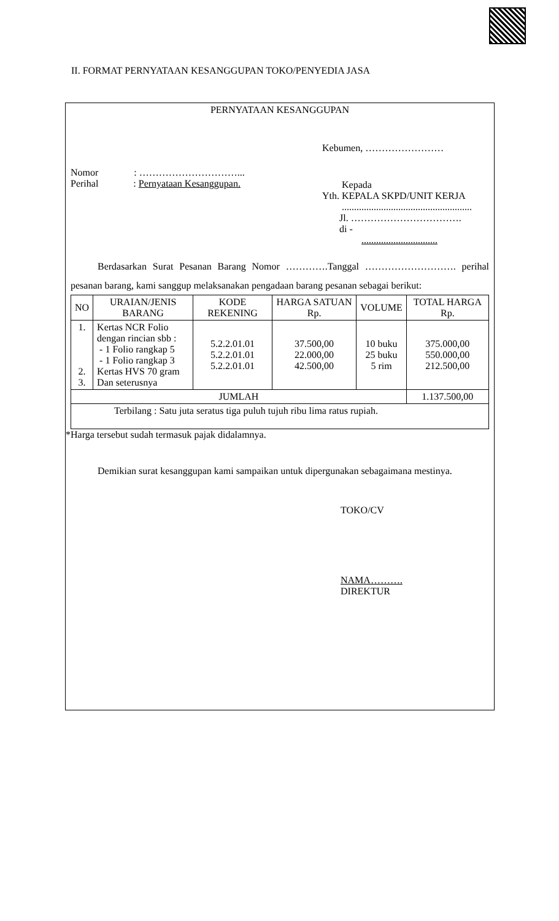II. FORMAT PERNYATAAN KESANGGUPAN TOKO/PENYEDIA JASA
PERNYATAAN KESANGGUPAN
Kebumen, ……………………
Nomor: …………………………...
Perihal: Pernyataan Kesanggupan.
Kepada
Yth. KEPALA SKPD/UNIT KERJA
.....................................................
Jl. …………………………….
di -
...............................
Berdasarkan Surat Pesanan Barang Nomor ………….Tanggal ………………………. perihal pesanan barang, kami sanggup melaksanakan pengadaan barang pesanan sebagai berikut:
| NO | URAIAN/JENIS BARANG | KODE REKENING | HARGA SATUAN Rp. | VOLUME | TOTAL HARGA Rp. |
| --- | --- | --- | --- | --- | --- |
| 1. 2. 3. | Kertas NCR Folio dengan rincian sbb : - 1 Folio rangkap 5 - 1 Folio rangkap 3 Kertas HVS 70 gram Dan seterusnya | 5.2.2.01.01 5.2.2.01.01 5.2.2.01.01 | 37.500,00 22.000,00 42.500,00 | 10 buku 25 buku 5 rim | 375.000,00 550.000,00 212.500,00 |
| JUMLAH | | | | | 1.137.500,00 |
| Terbilang : Satu juta seratus tiga puluh tujuh ribu lima ratus rupiah. | | | | | |
*Harga tersebut sudah termasuk pajak didalamnya.
Demikian surat kesanggupan kami sampaikan untuk dipergunakan sebagaimana mestinya.
TOKO/CV
NAMA……….
DIREKTUR